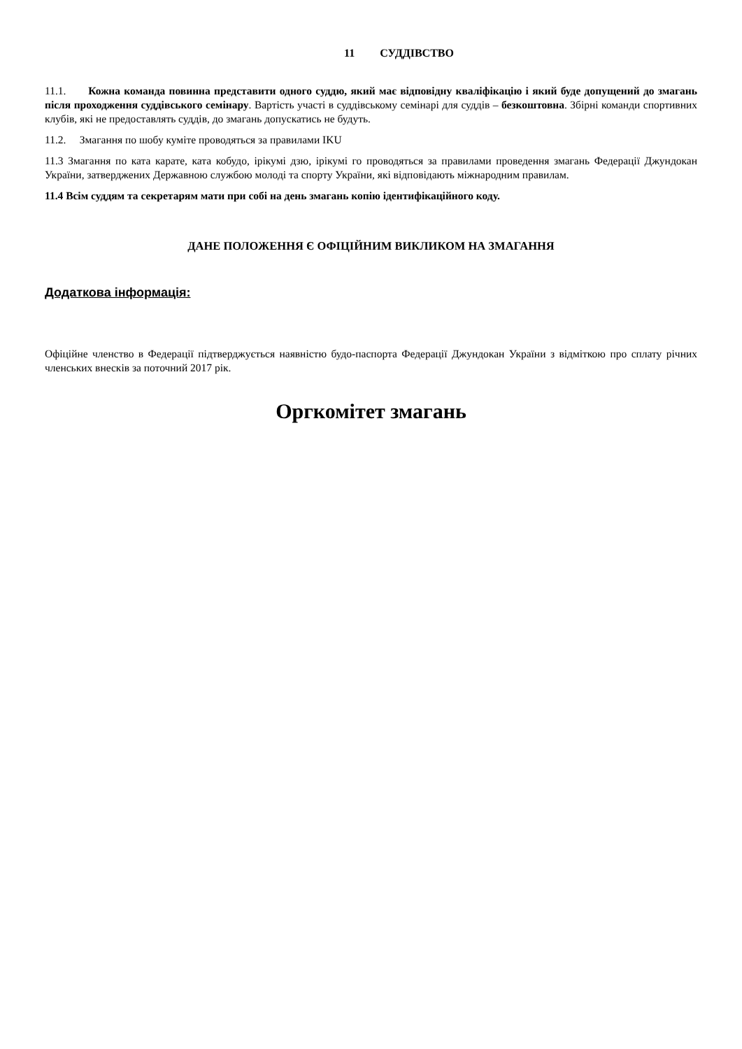11 СУДДІВСТВО
11.1. Кожна команда повинна представити одного суддю, який має відповідну кваліфікацію і який буде допущений до змагань після проходження суддівського семінару. Вартість участі в суддівському семінарі для суддів – безкоштовна. Збірні команди спортивних клубів, які не предоставлять суддів, до змагань допускатись не будуть.
11.2. Змагання по шобу куміте проводяться за правилами IKU
11.3 Змагання по ката карате, ката кобудо, ірікумі дзю, ірікумі го проводяться за правилами проведення змагань Федерації Джундокан України, затверджених Державною службою молоді та спорту України, які відповідають міжнародним правилам.
11.4 Всім суддям та секретарям мати при собі на день змагань копію ідентифікаційного коду.
ДАНЕ ПОЛОЖЕННЯ Є ОФІЦІЙНИМ ВИКЛИКОМ НА ЗМАГАННЯ
Додаткова інформація:
Офіційне членство в Федерації підтверджується наявністю будо-паспорта Федерації Джундокан України з відміткою про сплату річних членських внесків за поточний 2017 рік.
Оргкомітет змагань